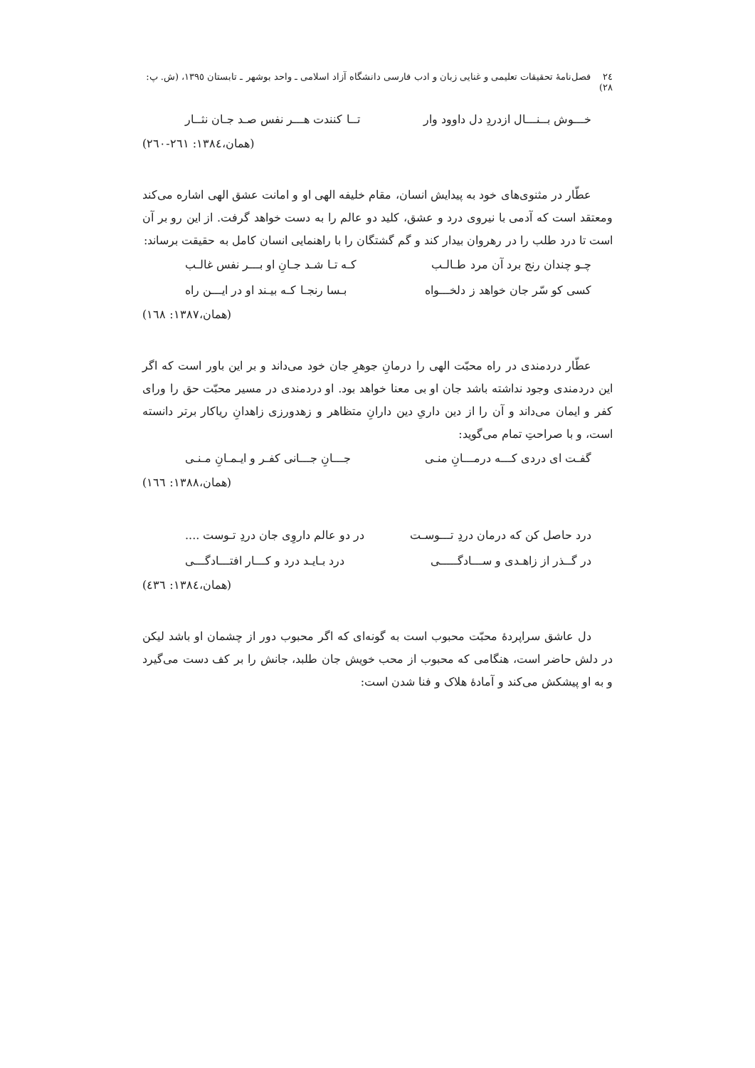٢٤ فصل‌نامۀ تحقیقات تعلیمی و غنایی زبان و ادب فارسی دانشگاه آزاد اسلامی ـ واحد بوشهر ـ تابستان ١٣٩٥، (ش. پ: ٢٨)
خـــوش بــنـــال ازدردِ دل داوود وار تــا کنندت هـــر نفس صـد جـان نثــار
(همان،١٣٨٤: ٢٦١-٢٦٠)
عطّار در مثنوی‌های خود به پیدایش انسان، مقام خلیفه الهی او و امانت عشق الهی اشاره می‌کند ومعتقد است که آدمی با نیروی درد و عشق، کلید دو عالم را به دست خواهد گرفت. از این رو بر آن است تا درد طلب را در رهروان بیدار کند و گم گشتگان را با راهنمایی انسان کامل به حقیقت برساند:
چـو چندان رنج برد آن مرد طـالـب کـه تـا شـد جـانِ او بـــر نفس غالـب
کسی کو سّر جان خواهد ز دلخـــواه بـسا رنجـا کـه بیـند او در ایـــن راه
(همان،١٣٨٧: ١٦٨)
عطّار دردمندی در راه محبّت الهی را درمانِ جوهرِ جان خود می‌داند و بر این باور است که اگر این دردمندی وجود نداشته باشد جان او بی معنا خواهد بود. او دردمندی در مسیر محبّت حق را ورای کفر و ایمان می‌داند و آن را از دین داریِ دین دارانِ متظاهر و زهدورزی زاهدانِ ریاکار برتر دانسته است، و با صراحتِ تمام می‌گوید:
گفـت ای دردی کـــه درمـــانِ منـی جـــانِ جـــانی کفـر و ایـمـانِ مـنـی
(همان،١٣٨٨: ١٦٦)
درد حاصل کن که درمان دردِ تـــوسـت در دو عالم داروِی جان دردِ تـوست ....
در گــذر از زاهـدی و ســـادگـــــی درد بـایـد درد و کـــار افتـــادگـــی
(همان،١٣٨٤: ٤٣٦)
دل عاشق سراپردۀ محبّت محبوب است به گونه‌ای که اگر محبوب دور از چشمان او باشد لیکن در دلش حاضر است، هنگامی که محبوب از محب خویش جان طلبد، جانش را بر کف دست می‌گیرد و به او پیشکش می‌کند و آمادۀ هلاک و فنا شدن است: